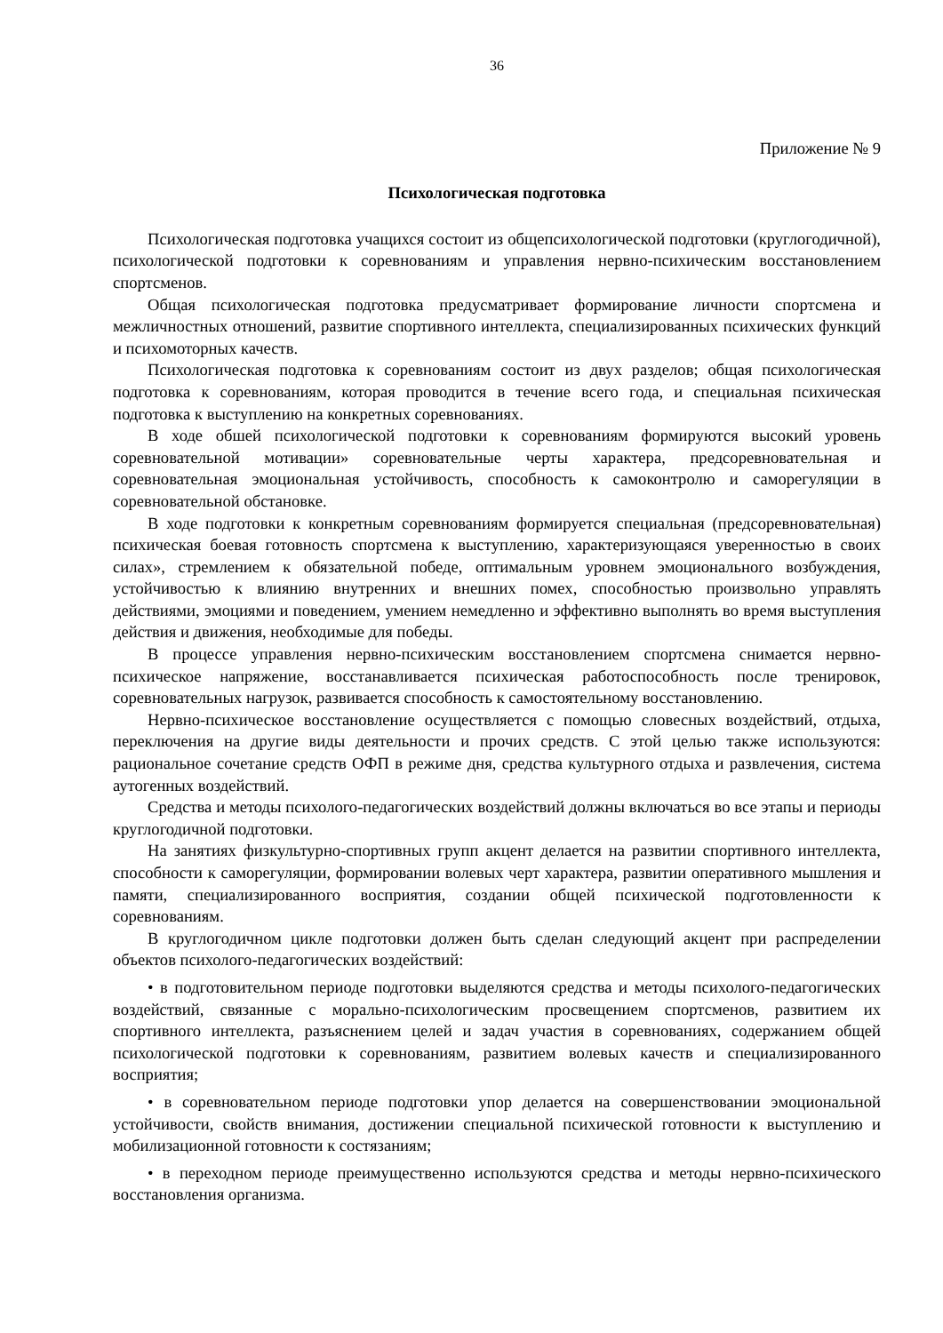36
Приложение № 9
Психологическая подготовка
Психологическая подготовка учащихся состоит из общепсихологической подготовки (круглогодичной), психологической подготовки к соревнованиям и управления нервно-психическим восстановлением спортсменов.
Общая психологическая подготовка предусматривает формирование личности спортсмена и межличностных отношений, развитие спортивного интеллекта, специализированных психических функций и психомоторных качеств.
Психологическая подготовка к соревнованиям состоит из двух разделов; общая психологическая подготовка к соревнованиям, которая проводится в течение всего года, и специальная психическая подготовка к выступлению на конкретных соревнованиях.
В ходе обшей психологической подготовки к соревнованиям формируются высокий уровень соревновательной мотивации» соревновательные черты характера, предсоревновательная и соревновательная эмоциональная устойчивость, способность к самоконтролю и саморегуляции в соревновательной обстановке.
В ходе подготовки к конкретным соревнованиям формируется специальная (предсоревновательная) психическая боевая готовность спортсмена к выступлению, характеризующаяся уверенностью в своих силах», стремлением к обязательной победе, оптимальным уровнем эмоционального возбуждения, устойчивостью к влиянию внутренних и внешних помех, способностью произвольно управлять действиями, эмоциями и поведением, умением немедленно и эффективно выполнять во время выступления действия и движения, необходимые для победы.
В процессе управления нервно-психическим восстановлением спортсмена снимается нервно-психическое напряжение, восстанавливается психическая работоспособность после тренировок, соревновательных нагрузок, развивается способность к самостоятельному восстановлению.
Нервно-психическое восстановление осуществляется с помощью словесных воздействий, отдыха, переключения на другие виды деятельности и прочих средств. С этой целью также используются: рациональное сочетание средств ОФП в режиме дня, средства культурного отдыха и развлечения, система аутогенных воздействий.
Средства и методы психолого-педагогических воздействий должны включаться во все этапы и периоды круглогодичной подготовки.
На занятиях физкультурно-спортивных групп акцент делается на развитии спортивного интеллекта, способности к саморегуляции, формировании волевых черт характера, развитии оперативного мышления и памяти, специализированного восприятия, создании общей психической подготовленности к соревнованиям.
В круглогодичном цикле подготовки должен быть сделан следующий акцент при распределении объектов психолого-педагогических воздействий:
• в подготовительном периоде подготовки выделяются средства и методы психолого-педагогических воздействий, связанные с морально-психологическим просвещением спортсменов, развитием их спортивного интеллекта, разъяснением целей и задач участия в соревнованиях, содержанием общей психологической подготовки к соревнованиям, развитием волевых качеств и специализированного восприятия;
• в соревновательном периоде подготовки упор делается на совершенствовании эмоциональной устойчивости, свойств внимания, достижении специальной психической готовности к выступлению и мобилизационной готовности к состязаниям;
• в переходном периоде преимущественно используются средства и методы нервно-психического восстановления организма.